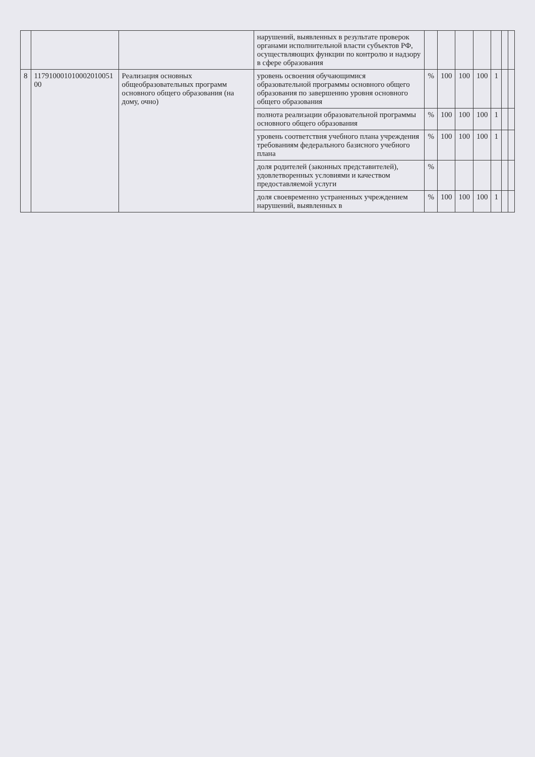| | | | нарушений, выявленных в результате проверок органами исполнительной власти субъектов РФ, осуществляющих функции по контролю и надзору в сфере образования | | | | | | | |
| 8 | 117910001010002010051 00 | Реализация основных общеобразовательных программ основного общего образования (на дому, очно) | уровень освоения обучающимися образовательной программы основного общего образования по завершению уровня основного общего образования | % | 100 | 100 | 100 | 1 | | |
| | | | полнота реализации образовательной программы основного общего образования | % | 100 | 100 | 100 | 1 | | |
| | | | уровень соответствия учебного плана учреждения требованиям федерального базисного учебного плана | % | 100 | 100 | 100 | 1 | | |
| | | | доля родителей (законных представителей), удовлетворенных условиями и качеством предоставляемой услуги | % | | | | | | |
| | | | доля своевременно устраненных учреждением нарушений, выявленных в | % | 100 | 100 | 100 | 1 | | |